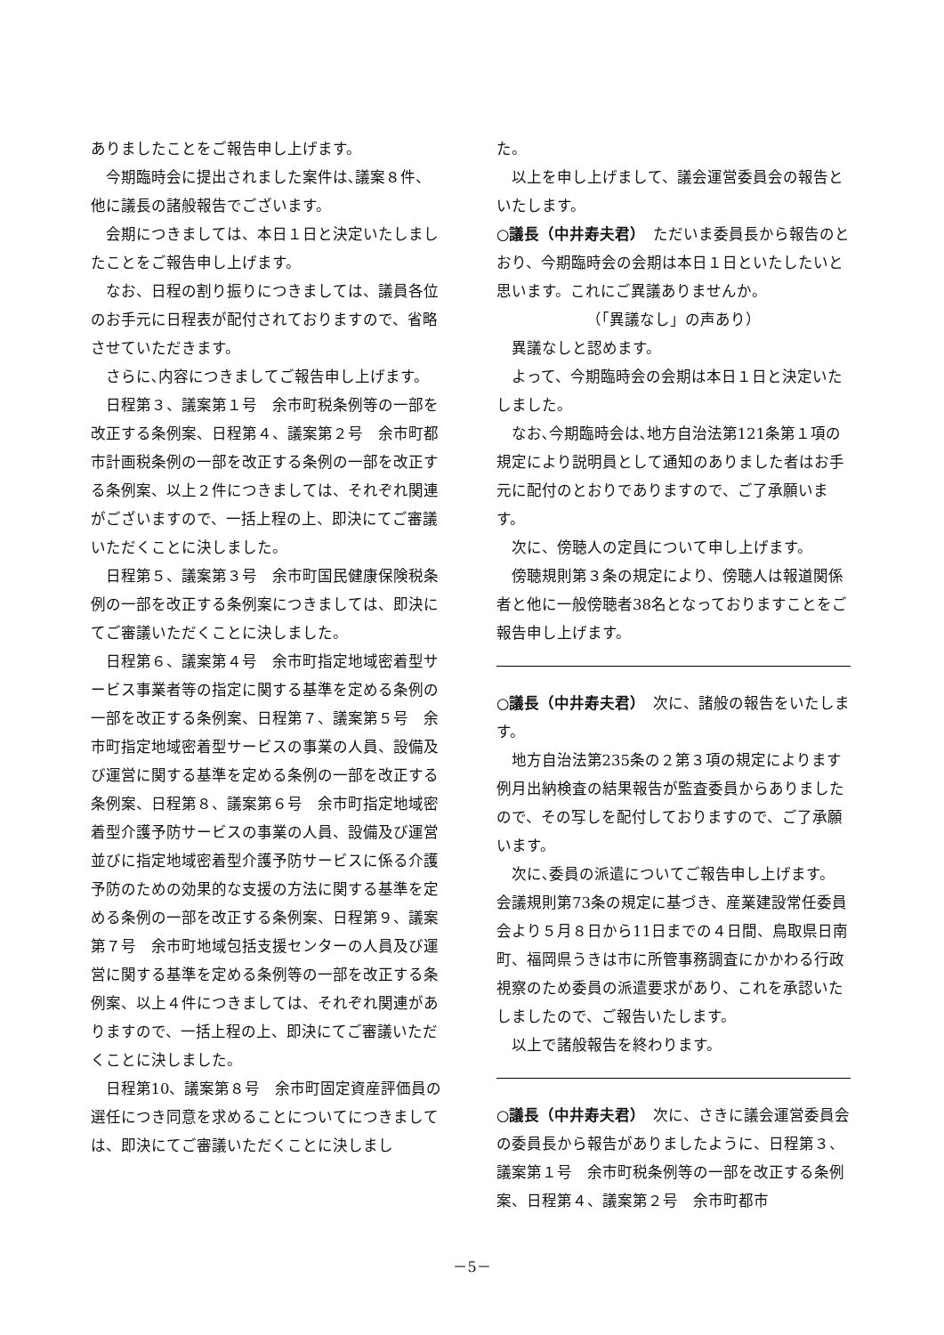ありましたことをご報告申し上げます。
今期臨時会に提出されました案件は､議案８件、他に議長の諸般報告でございます。
会期につきましては、本日１日と決定いたしましたことをご報告申し上げます。
なお、日程の割り振りにつきましては、議員各位のお手元に日程表が配付されておりますので、省略させていただきます。
さらに､内容につきましてご報告申し上げます。
日程第３、議案第１号　余市町税条例等の一部を改正する条例案、日程第４、議案第２号　余市町都市計画税条例の一部を改正する条例の一部を改正する条例案、以上２件につきましては、それぞれ関連がございますので、一括上程の上、即決にてご審議いただくことに決しました。
日程第５、議案第３号　余市町国民健康保険税条例の一部を改正する条例案につきましては、即決にてご審議いただくことに決しました。
日程第６、議案第４号　余市町指定地域密着型サービス事業者等の指定に関する基準を定める条例の一部を改正する条例案、日程第７、議案第５号　余市町指定地域密着型サービスの事業の人員、設備及び運営に関する基準を定める条例の一部を改正する条例案、日程第８、議案第６号　余市町指定地域密着型介護予防サービスの事業の人員、設備及び運営並びに指定地域密着型介護予防サービスに係る介護予防のための効果的な支援の方法に関する基準を定める条例の一部を改正する条例案、日程第９、議案第７号　余市町地域包括支援センターの人員及び運営に関する基準を定める条例等の一部を改正する条例案、以上４件につきましては、それぞれ関連がありますので、一括上程の上、即決にてご審議いただくことに決しました。
日程第10、議案第８号　余市町固定資産評価員の選任につき同意を求めることについてにつきましては、即決にてご審議いただくことに決しまし
た。
以上を申し上げまして、議会運営委員会の報告といたします。
○議長（中井寿夫君）　ただいま委員長から報告のとおり、今期臨時会の会期は本日１日といたしたいと思います。これにご異議ありませんか。
（「異議なし」の声あり）
異議なしと認めます。
よって、今期臨時会の会期は本日１日と決定いたしました。
なお､今期臨時会は､地方自治法第121条第１項の規定により説明員として通知のありました者はお手元に配付のとおりでありますので、ご了承願います。
次に、傍聴人の定員について申し上げます。
傍聴規則第３条の規定により、傍聴人は報道関係者と他に一般傍聴者38名となっておりますことをご報告申し上げます。
○議長（中井寿夫君）　次に、諸般の報告をいたします。
地方自治法第235条の２第３項の規定によります例月出納検査の結果報告が監査委員からありましたので、その写しを配付しておりますので、ご了承願います。
次に､委員の派遣についてご報告申し上げます。
会議規則第73条の規定に基づき、産業建設常任委員会より５月８日から11日までの４日間、鳥取県日南町、福岡県うきは市に所管事務調査にかかわる行政視察のため委員の派遣要求があり、これを承認いたしましたので、ご報告いたします。
以上で諸般報告を終わります。
○議長（中井寿夫君）　次に、さきに議会運営委員会の委員長から報告がありましたように、日程第３、議案第１号　余市町税条例等の一部を改正する条例案、日程第４、議案第２号　余市町都市
－5－